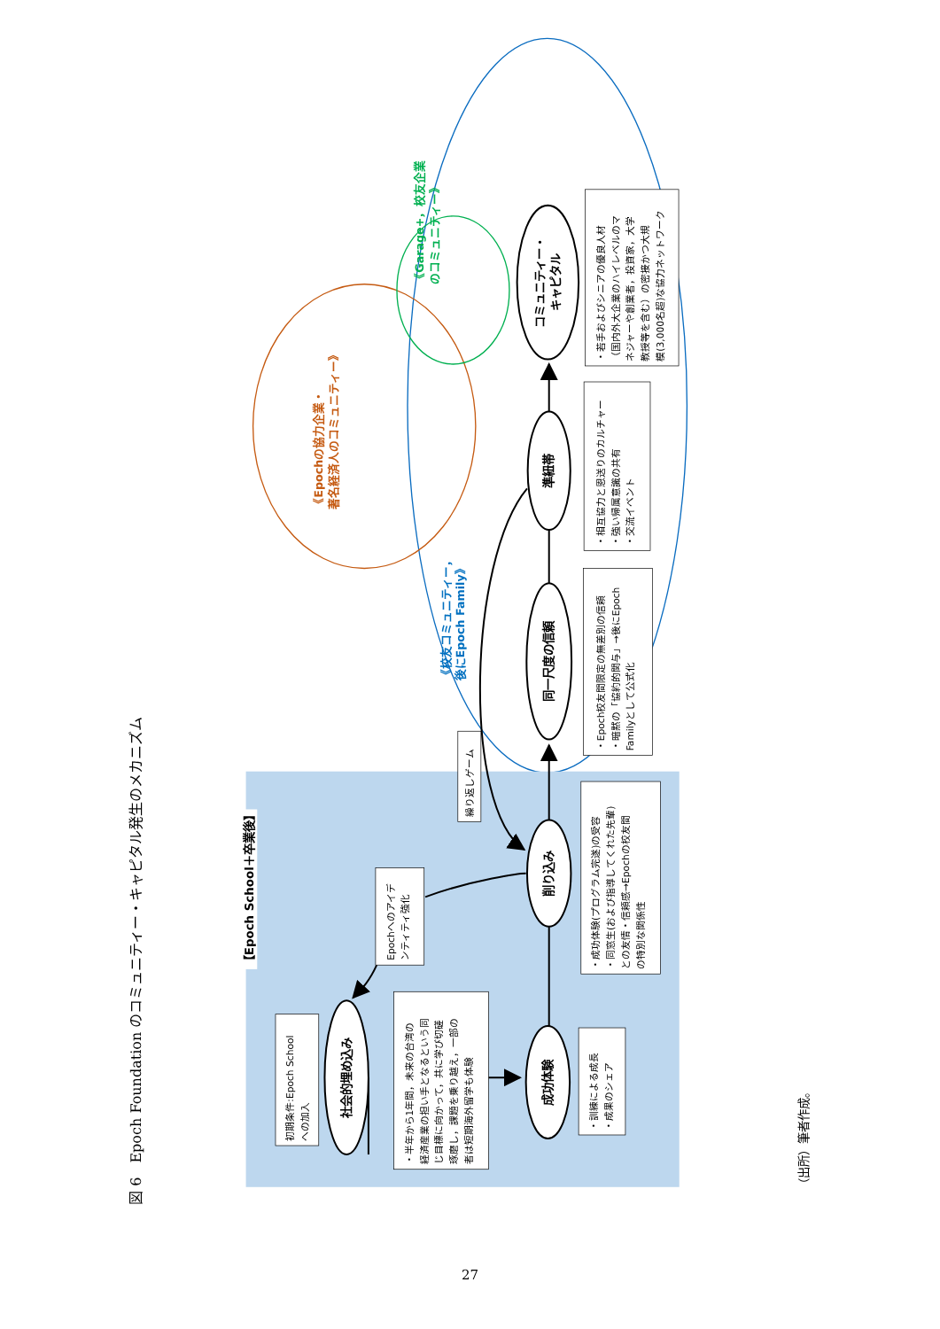図 6　Epoch Foundation のコミュニティー・キャピタル発生のメカニズム
【Epoch School＋卒業後】
社会的埋め込み
成功体験
削り込み
同一尺度の信頼
準紐帯
コミュニティー・
キャピタル
初期条件:Epoch School
への加入
・半年から1年間，未来の台湾の
経済産業の担い手となるという同
じ目標に向かって，共に学び切磋
琢磨し，課題を乗り越え，一部の
者は短期海外留学も体験
・訓練による成長
・成果のシェア
Epochへのアイデ
ンティティ強化
・成功体験(プログラム完遂)の受容
・同窓生(および指導してくれた先輩)
との友情・信頼感→Epochの校友間
の特別な関係性
繰り返しゲーム
・Epoch校友間限定の無差別の信頼
・暗黙の「協約的関与」→後にEpoch
Familyとして公式化
・相互協力と恩送りのカルチャー
・強い帰属意識の共有
・交流イベント
・若手およびシニアの優良人材
（国内外大企業のハイレベルのマ
ネジャーや創業者，投資家，大学
教授等を含む）の密接かつ大規
模(3,000名超)な協力ネットワーク
《校友コミュニティー，
後にEpoch Family》
《Epochの協力企業・
著名経済人のコミュニティー》
《Garage+，校友企業
のコミュニティー》
（出所）筆者作成。
27